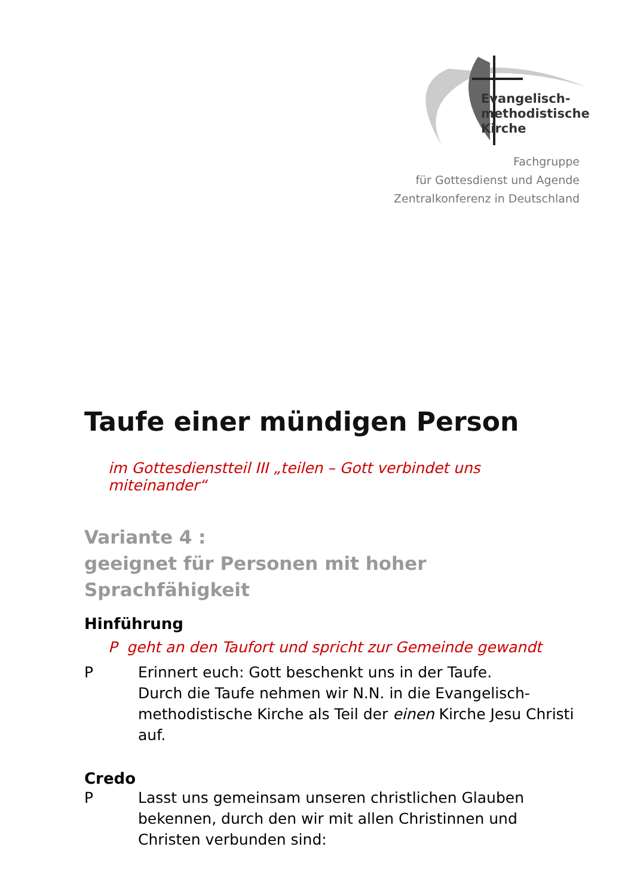Evangelisch-
methodistische
Kirche
Fachgruppe
für Gottesdienst und Agende
Zentralkonferenz in Deutschland
Taufe einer mündigen Person
im Gottesdienstteil III „teilen – Gott verbindet uns miteinander“
Variante 4 :
geeignet für Personen mit hoher Sprachfähigkeit
Hinführung
P geht an den Taufort und spricht zur Gemeinde gewandt
P Erinnert euch: Gott beschenkt uns in der Taufe.
Durch die Taufe nehmen wir N.N. in die Evangelisch-methodistische Kirche als Teil der einen Kirche Jesu Christi auf.
Credo
P Lasst uns gemeinsam unseren christlichen Glauben bekennen, durch den wir mit allen Christinnen und Christen verbunden sind: